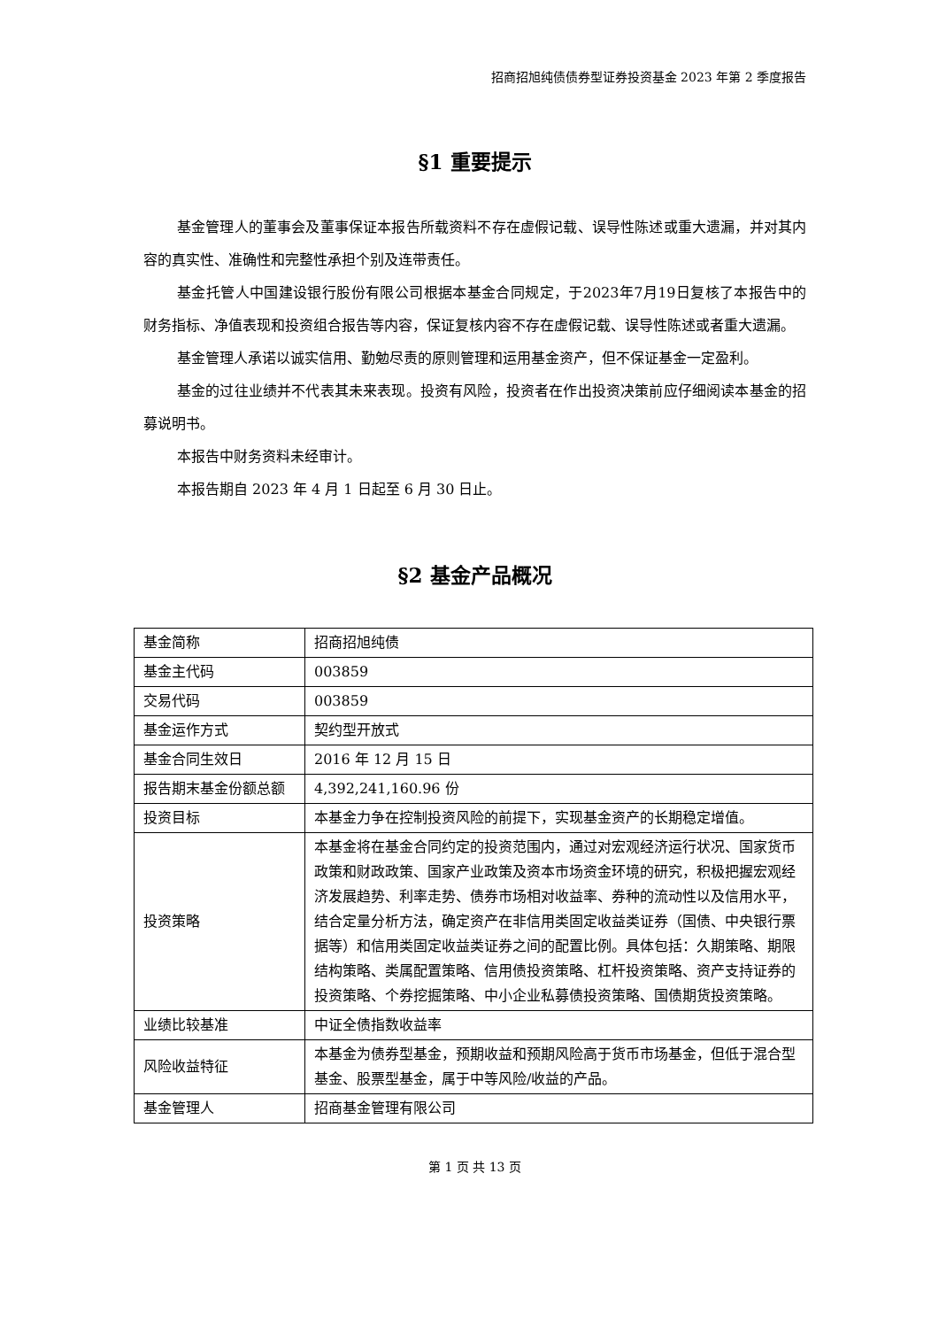招商招旭纯债债券型证券投资基金 2023 年第 2 季度报告
§1 重要提示
基金管理人的董事会及董事保证本报告所载资料不存在虚假记载、误导性陈述或重大遗漏，并对其内容的真实性、准确性和完整性承担个别及连带责任。
基金托管人中国建设银行股份有限公司根据本基金合同规定，于2023年7月19日复核了本报告中的财务指标、净值表现和投资组合报告等内容，保证复核内容不存在虚假记载、误导性陈述或者重大遗漏。
基金管理人承诺以诚实信用、勤勉尽责的原则管理和运用基金资产，但不保证基金一定盈利。
基金的过往业绩并不代表其未来表现。投资有风险，投资者在作出投资决策前应仔细阅读本基金的招募说明书。
本报告中财务资料未经审计。
本报告期自 2023 年 4 月 1 日起至 6 月 30 日止。
§2 基金产品概况
| 基金简称 | 招商招旭纯债 |
| 基金主代码 | 003859 |
| 交易代码 | 003859 |
| 基金运作方式 | 契约型开放式 |
| 基金合同生效日 | 2016 年 12 月 15 日 |
| 报告期末基金份额总额 | 4,392,241,160.96 份 |
| 投资目标 | 本基金力争在控制投资风险的前提下，实现基金资产的长期稳定增值。 |
| 投资策略 | 本基金将在基金合同约定的投资范围内，通过对宏观经济运行状况、国家货币政策和财政政策、国家产业政策及资本市场资金环境的研究，积极把握宏观经济发展趋势、利率走势、债券市场相对收益率、券种的流动性以及信用水平，结合定量分析方法，确定资产在非信用类固定收益类证券（国债、中央银行票据等）和信用类固定收益类证券之间的配置比例。具体包括：久期策略、期限结构策略、类属配置策略、信用债投资策略、杠杆投资策略、资产支持证券的投资策略、个券挖掘策略、中小企业私募债投资策略、国债期货投资策略。 |
| 业绩比较基准 | 中证全债指数收益率 |
| 风险收益特征 | 本基金为债券型基金，预期收益和预期风险高于货币市场基金，但低于混合型基金、股票型基金，属于中等风险/收益的产品。 |
| 基金管理人 | 招商基金管理有限公司 |
第 1 页 共 13 页